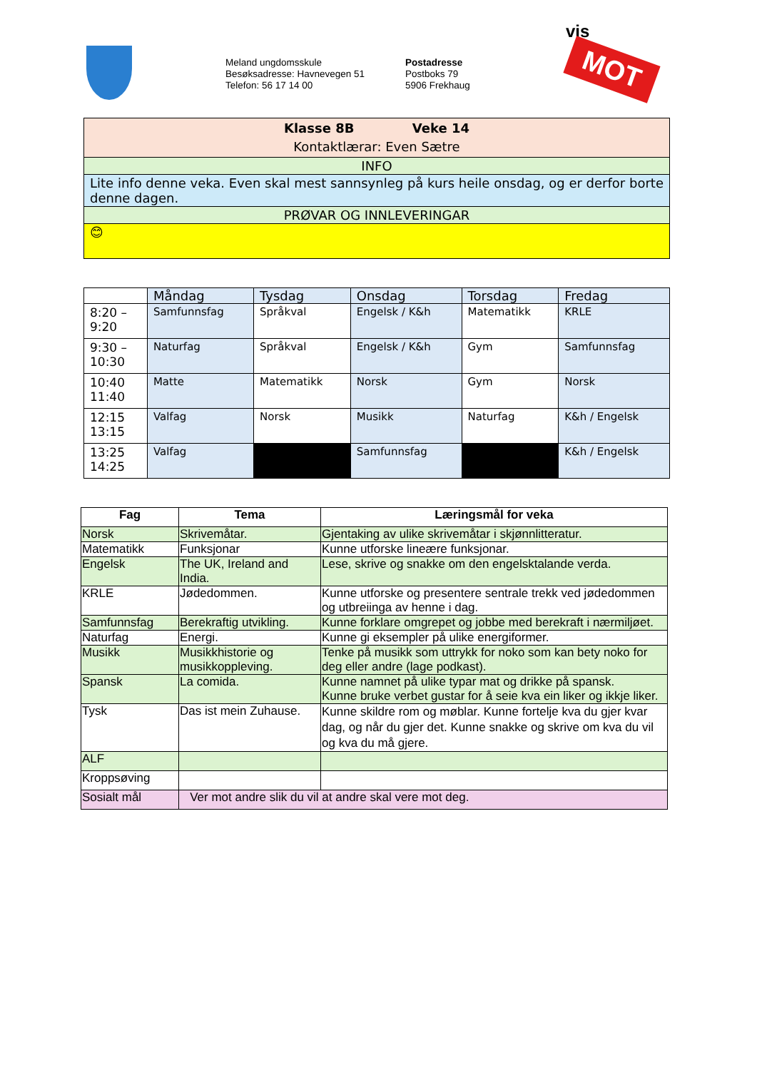Meland ungdomsskule
Besøksadresse: Havnevegen 51
Telefon: 56 17 14 00
Postadresse
Postboks 79
5906 Frekhaug
vis
MOT
| Klasse 8B Veke 14 Kontaktlærar: Even Sætre |
| INFO |
| Lite info denne veka. Even skal mest sannsynleg på kurs heile onsdag, og er derfor borte denne dagen. |
| PRØVAR OG INNLEVERINGAR |
| 😊 |
| | Måndag | Tysdag | Onsdag | Torsdag | Fredag |
| --- | --- | --- | --- | --- | --- |
| 8:20 – 9:20 | Samfunnsfag | Språkval | Engelsk / K&h | Matematikk | KRLE |
| 9:30 – 10:30 | Naturfag | Språkval | Engelsk / K&h | Gym | Samfunnsfag |
| 10:40 11:40 | Matte | Matematikk | Norsk | Gym | Norsk |
| 12:15 13:15 | Valfag | Norsk | Musikk | Naturfag | K&h / Engelsk |
| 13:25 14:25 | Valfag | | Samfunnsfag | | K&h / Engelsk |
| Fag | Tema | Læringsmål for veka |
| --- | --- | --- |
| Norsk | Skrivemåtar. | Gjentaking av ulike skrivemåtar i skjønnlitteratur. |
| Matematikk | Funksjonar | Kunne utforske lineære funksjonar. |
| Engelsk | The UK, Ireland and India. | Lese, skrive og snakke om den engelsktalande verda. |
| KRLE | Jødedommen. | Kunne utforske og presentere sentrale trekk ved jødedommen og utbreiinga av henne i dag. |
| Samfunnsfag | Berekraftig utvikling. | Kunne forklare omgrepet og jobbe med berekraft i nærmiljøet. |
| Naturfag | Energi. | Kunne gi eksempler på ulike energiformer. |
| Musikk | Musikkhistorie og musikkoppleving. | Tenke på musikk som uttrykk for noko som kan bety noko for deg eller andre (lage podkast). |
| Spansk | La comida. | Kunne namnet på ulike typar mat og drikke på spansk. Kunne bruke verbet gustar for å seie kva ein liker og ikkje liker. |
| Tysk | Das ist mein Zuhause. | Kunne skildre rom og møblar. Kunne fortelje kva du gjer kvar dag, og når du gjer det. Kunne snakke og skrive om kva du vil og kva du må gjere. |
| ALF | | |
| Kroppsøving | | |
| Sosialt mål | Ver mot andre slik du vil at andre skal vere mot deg. | |